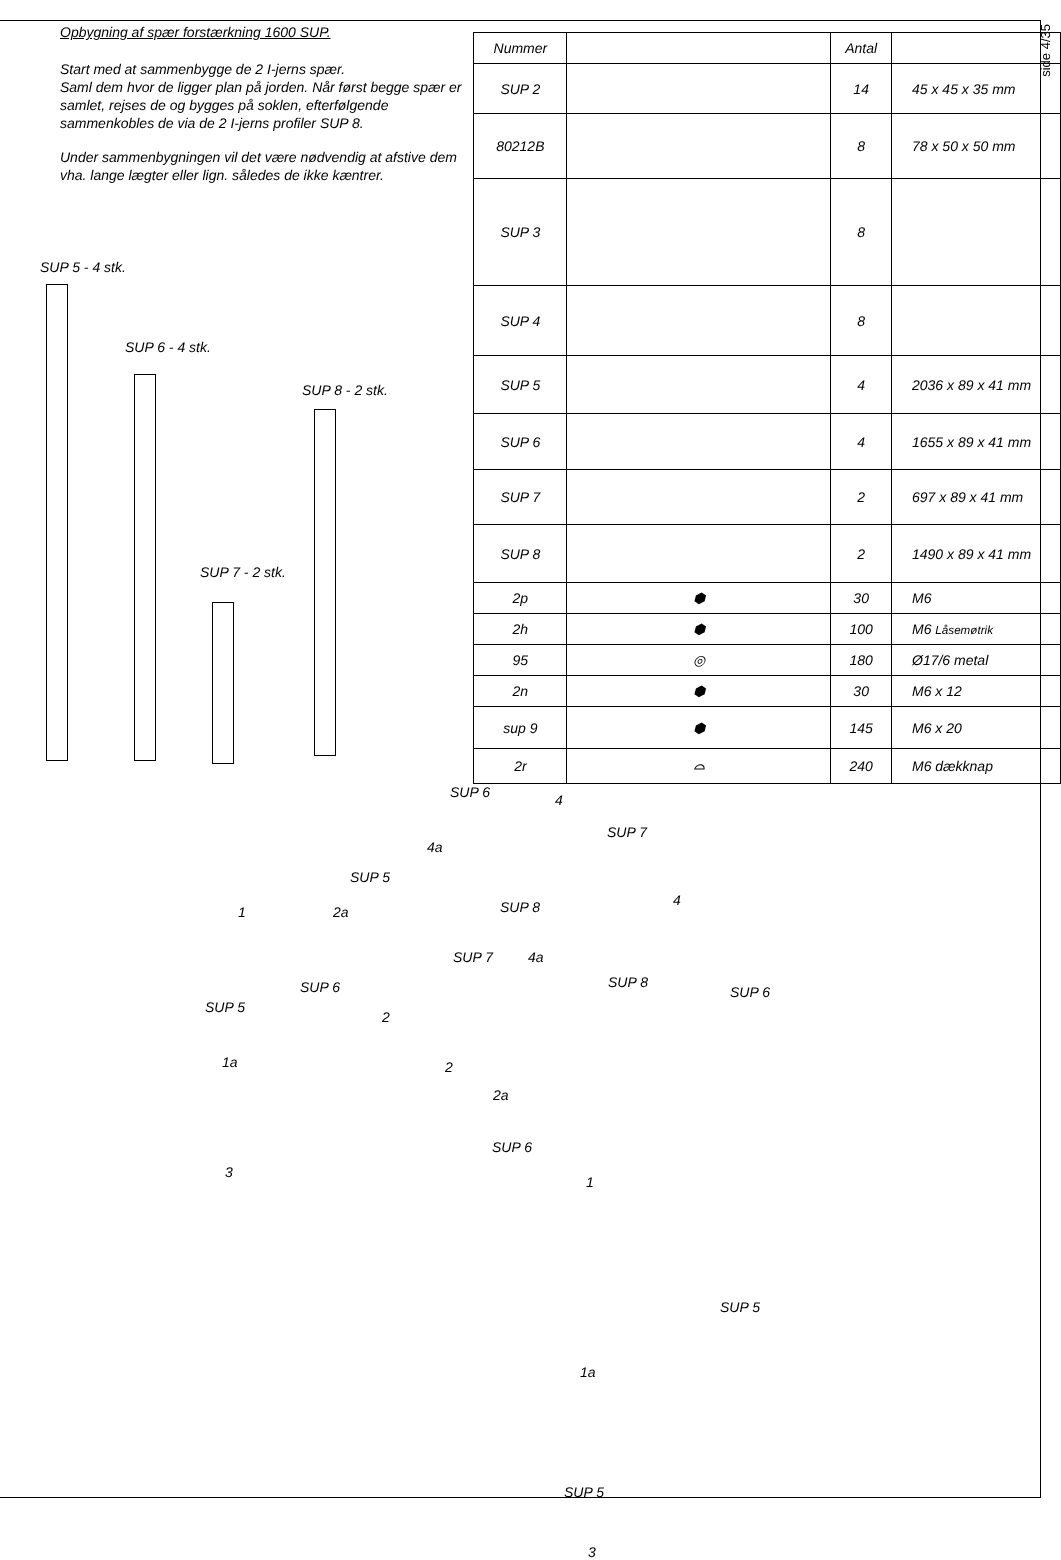side 4/35
Opbygning af spær forstærkning 1600 SUP.
Start med at sammenbygge de 2 I-jerns spær.
Saml dem hvor de ligger plan på jorden. Når først begge spær er samlet, rejses de og bygges på soklen, efterfølgende sammenkobles de via de 2 I-jerns profiler SUP 8.
Under sammenbygningen vil det være nødvendig at afstive dem vha. lange lægter eller lign. således de ikke kæntrer.
SUP 5 - 4 stk.
SUP 6 - 4 stk.
SUP 8 - 2 stk.
SUP 7 - 2 stk.
| Nummer | | Antal | |
| --- | --- | --- | --- |
| SUP 2 | | 14 | 45 x 45 x 35 mm |
| 80212B | | 8 | 78 x 50 x 50 mm |
| SUP 3 | | 8 | |
| SUP 4 | | 8 | |
| SUP 5 | | 4 | 2036 x 89 x 41 mm |
| SUP 6 | | 4 | 1655 x 89 x 41 mm |
| SUP 7 | | 2 | 697 x 89 x 41 mm |
| SUP 8 | | 2 | 1490 x 89 x 41 mm |
| 2p | ⬢ | 30 | M6 |
| 2h | ⬢ | 100 | M6 Låsemøtrik |
| 95 | ◎ | 180 | Ø17/6 metal |
| 2n | ⬢ | 30 | M6 x 12 |
| sup 9 | ⬢ | 145 | M6 x 20 |
| 2r | ⌓ | 240 | M6 dækknap |
SUP 6 4
SUP 7
4a
SUP 5
SUP 8 1 2a
4
SUP 7 4a
SUP 6 SUP 8
SUP 6
SUP 5
2
1a 2
2a
SUP 6
3
1
SUP 5
1a
SUP 5
3